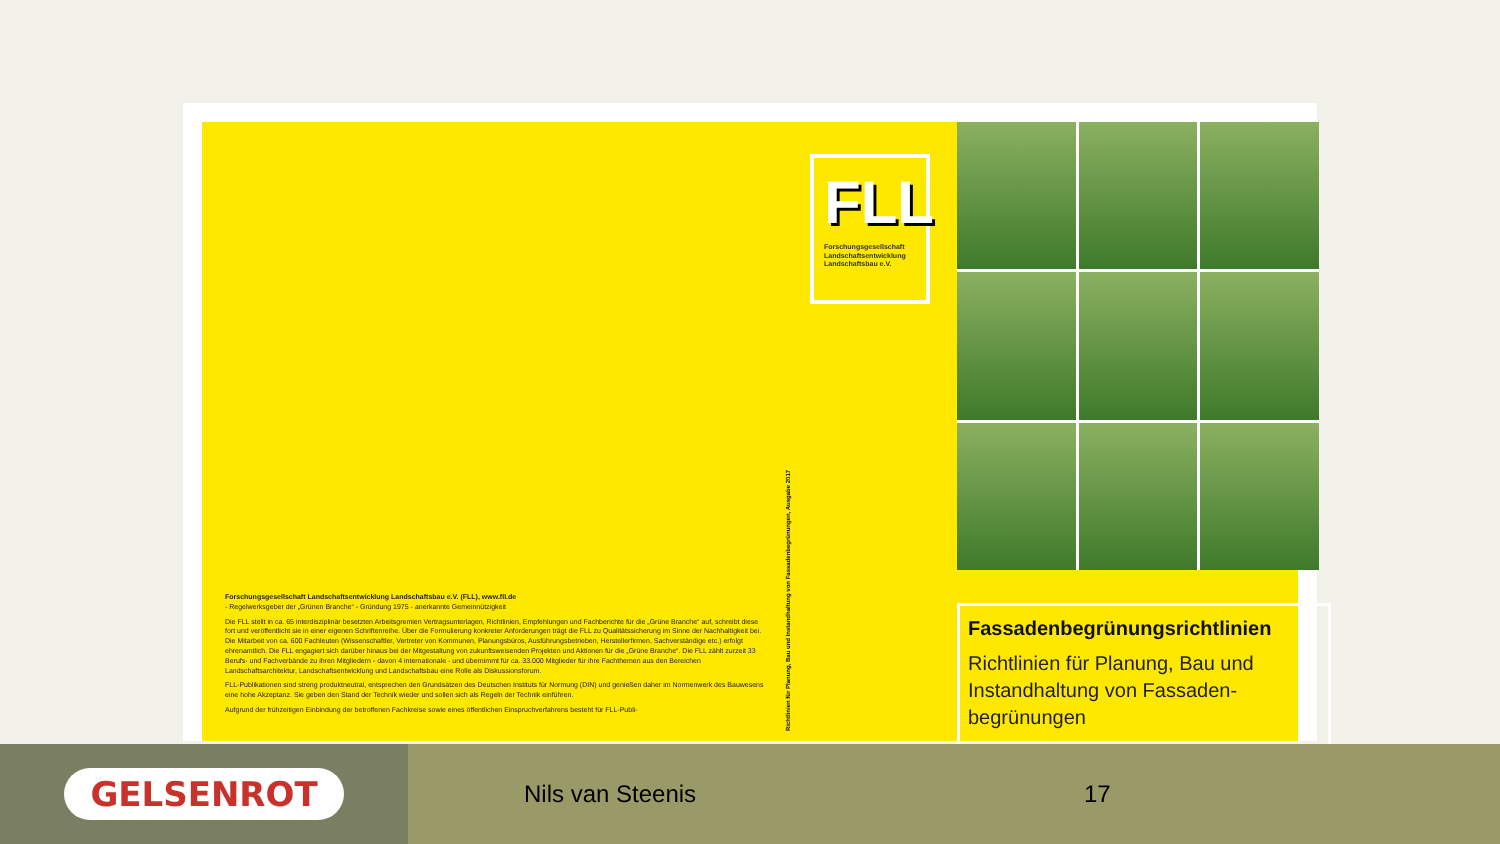Forschungsgesellschaft Landschaftsentwicklung Landschaftsbau e.V. (FLL), www.fll.de
- Regelwerksgeber der „Grünen Branche“ - Gründung 1975 - anerkannte Gemeinnützigkeit
Die FLL stellt in ca. 65 interdisziplinär besetzten Arbeitsgremien Vertragsunterlagen, Richtlinien, Empfehlungen und Fachberichte für die „Grüne Branche“ auf, schreibt diese fort und veröffentlicht sie in einer eigenen Schriftenreihe. Über die Formulierung konkreter Anforderungen trägt die FLL zu Qualitätssicherung im Sinne der Nachhaltigkeit bei. Die Mitarbeit von ca. 600 Fachleuten (Wissenschaftler, Vertreter von Kommunen, Planungsbüros, Ausführungsbetrieben, Herstellerfirmen, Sachverständige etc.) erfolgt ehrenamtlich. Die FLL engagiert sich darüber hinaus bei der Mitgestaltung von zukunftsweisenden Projekten und Aktionen für die „Grüne Branche“. Die FLL zählt zurzeit 33 Berufs- und Fachverbände zu ihren Mitgliedern - davon 4 internationale - und übernimmt für ca. 33.000 Mitglieder für ihre Fachthemen aus den Bereichen Landschaftsarchitektur, Landschaftsentwicklung und Landschaftsbau eine Rolle als Diskussionsforum.
FLL-Publikationen sind streng produktneutral, entsprechen den Grundsätzen des Deutschen Instituts für Normung (DIN) und genießen daher im Normenwerk des Bauwesens eine hohe Akzeptanz. Sie geben den Stand der Technik wieder und sollen sich als Regeln der Technik einführen.
Aufgrund der frühzeitigen Einbindung der betroffenen Fachkreise sowie eines öffentlichen Einspruchverfahrens besteht für FLL-Publi-
Richtlinien für Planung, Bau und Instandhaltung von Fassadenbegrünungen, Ausgabe 2017
FLL
Forschungsgesellschaft
Landschaftsentwicklung
Landschaftsbau e.V.
Fassadenbegrünungsrichtlinien
Richtlinien für Planung, Bau und Instandhaltung von Fassaden-begrünungen
GELSENROT
Nils van Steenis 17